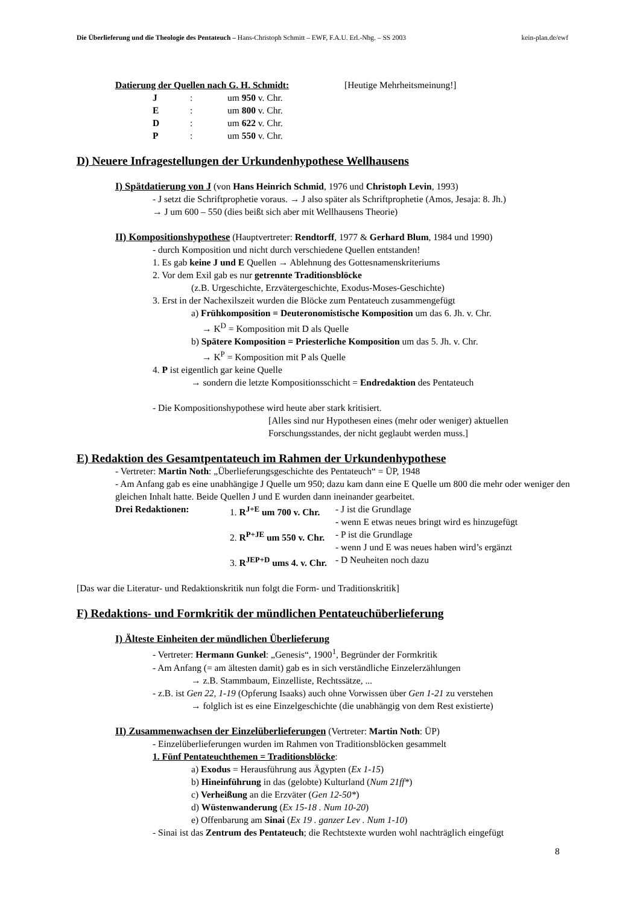Die Überlieferung und die Theologie des Pentateuch – Hans-Christoph Schmitt – EWF, F.A.U. Erl.-Nbg. – SS 2003 kein-plan.de/ewf
Datierung der Quellen nach G. H. Schmidt: [Heutige Mehrheitsmeinung!]
J: um 950 v. Chr.
E: um 800 v. Chr.
D: um 622 v. Chr.
P: um 550 v. Chr.
D) Neuere Infragestellungen der Urkundenhypothese Wellhausens
I) Spätdatierung von J (von Hans Heinrich Schmid, 1976 und Christoph Levin, 1993)
- J setzt die Schriftprophetie voraus. → J also später als Schriftprophetie (Amos, Jesaja: 8. Jh.)
→ J um 600 – 550 (dies beißt sich aber mit Wellhausens Theorie)
II) Kompositionshypothese (Hauptvertreter: Rendtorff, 1977 & Gerhard Blum, 1984 und 1990)
- durch Komposition und nicht durch verschiedene Quellen entstanden!
1. Es gab keine J und E Quellen → Ablehnung des Gottesnamenskriteriums
2. Vor dem Exil gab es nur getrennte Traditionsblöcke
(z.B. Urgeschichte, Erzvätergeschichte, Exodus-Moses-Geschichte)
3. Erst in der Nachexilszeit wurden die Blöcke zum Pentateuch zusammengefügt
a) Frühkomposition = Deuteronomistische Komposition um das 6. Jh. v. Chr.
→ K<sup>D</sup> = Komposition mit D als Quelle
b) Spätere Komposition = Priesterliche Komposition um das 5. Jh. v. Chr.
→ K<sup>P</sup> = Komposition mit P als Quelle
4. P ist eigentlich gar keine Quelle
→ sondern die letzte Kompositionsschicht = Endredaktion des Pentateuch
- Die Kompositionshypothese wird heute aber stark kritisiert.
[Alles sind nur Hypothesen eines (mehr oder weniger) aktuellen
Forschungsstandes, der nicht geglaubt werden muss.]
E) Redaktion des Gesamtpentateuch im Rahmen der Urkundenhypothese
- Vertreter: Martin Noth: „Überlieferungsgeschichte des Pentateuch“ = ÜP, 1948
- Am Anfang gab es eine unabhängige J Quelle um 950; dazu kam dann eine E Quelle um 800 die mehr oder weniger den gleichen Inhalt hatte. Beide Quellen J und E wurden dann ineinander gearbeitet.
Drei Redaktionen: 1. R<sup>J+E</sup> um 700 v. Chr. - J ist die Grundlage
- wenn E etwas neues bringt wird es hinzugefügt
2. R<sup>P+JE</sup> um 550 v. Chr. - P ist die Grundlage
- wenn J und E was neues haben wird’s ergänzt
3. R<sup>JEP+D</sup> ums 4. v. Chr. - D Neuheiten noch dazu
[Das war die Literatur- und Redaktionskritik nun folgt die Form- und Traditionskritik]
F) Redaktions- und Formkritik der mündlichen Pentateuchüberlieferung
I) Älteste Einheiten der mündlichen Überlieferung
- Vertreter: Hermann Gunkel: „Genesis“, 1900<sup>1</sup>, Begründer der Formkritik
- Am Anfang (= am ältesten damit) gab es in sich verständliche Einzelerzählungen
→ z.B. Stammbaum, Einzelliste, Rechtssätze, ...
- z.B. ist Gen 22, 1-19 (Opferung Isaaks) auch ohne Vorwissen über Gen 1-21 zu verstehen
→ folglich ist es eine Einzelgeschichte (die unabhängig von dem Rest existierte)
II) Zusammenwachsen der Einzelüberlieferungen (Vertreter: Martin Noth: ÜP)
- Einzelüberlieferungen wurden im Rahmen von Traditionsblöcken gesammelt
1. Fünf Pentateuchthemen = Traditionsblöcke:
a) Exodus = Herausführung aus Ägypten (Ex 1-15)
b) Hineinführung in das (gelobte) Kulturland (Num 21ff*)
c) Verheißung an die Erzväter (Gen 12-50*)
d) Wüstenwanderung (Ex 15-18 . Num 10-20)
e) Offenbarung am Sinai (Ex 19 . ganzer Lev . Num 1-10)
- Sinai ist das Zentrum des Pentateuch; die Rechtstexte wurden wohl nachträglich eingefügt
8